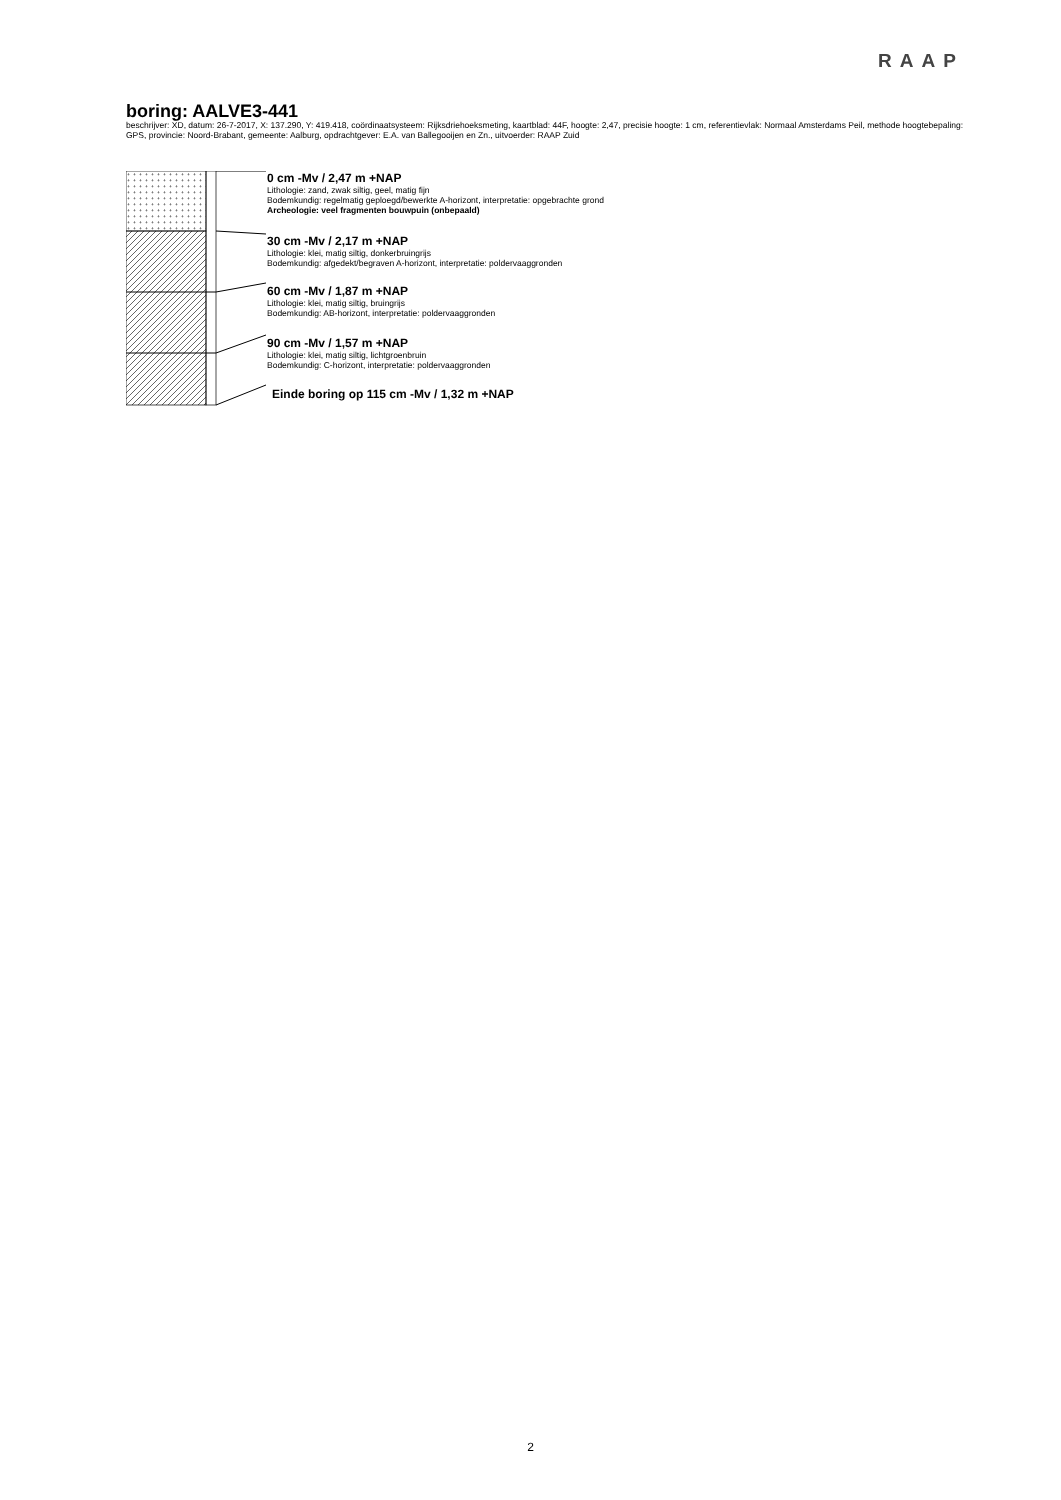RAAP
boring: AALVE3-441
beschrijver: XD, datum: 26-7-2017, X: 137.290, Y: 419.418, coördinaatsysteem: Rijksdriehoeksmeting, kaartblad: 44F, hoogte: 2,47, precisie hoogte: 1 cm, referentievlak: Normaal Amsterdams Peil, methode hoogtebepaling: GPS, provincie: Noord-Brabant, gemeente: Aalburg, opdrachtgever: E.A. van Ballegooijen en Zn., uitvoerder: RAAP Zuid
+
0 cm -Mv / 2,47 m +NAP
Lithologie: zand, zwak siltig, geel, matig fijn
Bodemkundig: regelmatig geploegd/bewerkte A-horizont, interpretatie: opgebrachte grond
Archeologie: veel fragmenten bouwpuin (onbepaald)
30 cm -Mv / 2,17 m +NAP
Lithologie: klei, matig siltig, donkerbruingrijs
Bodemkundig: afgedekt/begraven A-horizont, interpretatie: poldervaaggronden
60 cm -Mv / 1,87 m +NAP
Lithologie: klei, matig siltig, bruingrijs
Bodemkundig: AB-horizont, interpretatie: poldervaaggronden
90 cm -Mv / 1,57 m +NAP
Lithologie: klei, matig siltig, lichtgroenbruin
Bodemkundig: C-horizont, interpretatie: poldervaaggronden
Einde boring op 115 cm -Mv / 1,32 m +NAP
2